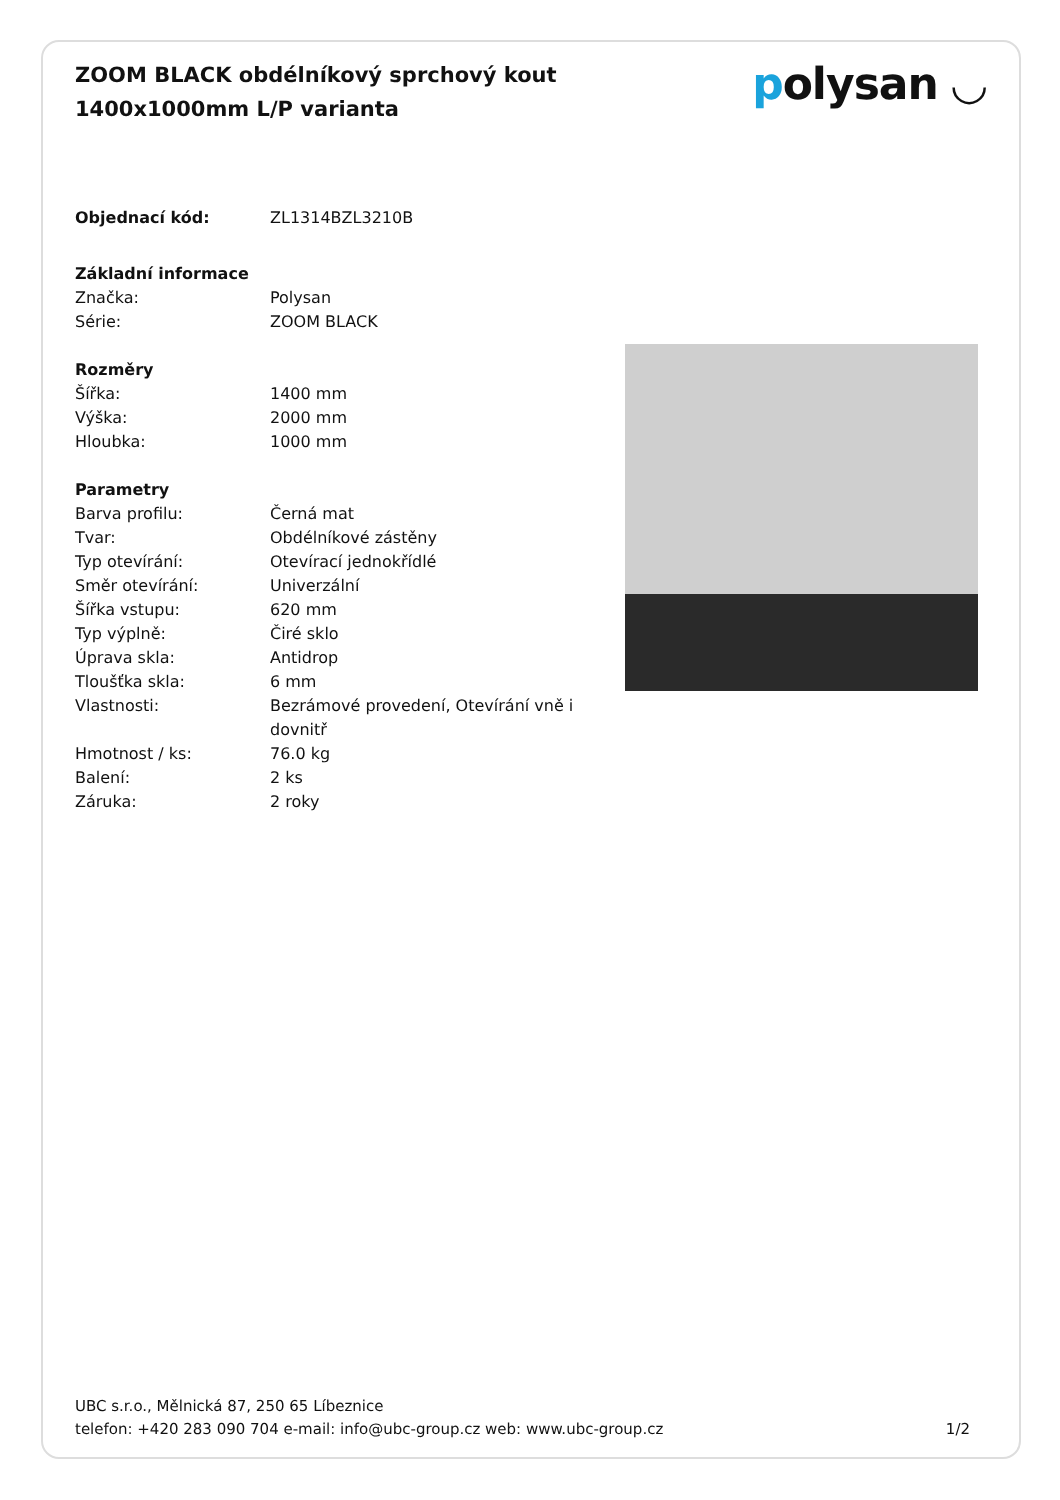ZOOM BLACK obdélníkový sprchový kout 1400x1000mm L/P varianta
polysan ◡
| Objednací kód: | ZL1314BZL3210B |
| Základní informace | |
| Značka: | Polysan |
| Série: | ZOOM BLACK |
| Rozměry | |
| Šířka: | 1400 mm |
| Výška: | 2000 mm |
| Hloubka: | 1000 mm |
| Parametry | |
| Barva profilu: | Černá mat |
| Tvar: | Obdélníkové zástěny |
| Typ otevírání: | Otevírací jednokřídlé |
| Směr otevírání: | Univerzální |
| Šířka vstupu: | 620 mm |
| Typ výplně: | Čiré sklo |
| Úprava skla: | Antidrop |
| Tloušťka skla: | 6 mm |
| Vlastnosti: | Bezrámové provedení, Otevírání vně i dovnitř |
| Hmotnost / ks: | 76.0 kg |
| Balení: | 2 ks |
| Záruka: | 2 roky |
UBC s.r.o., Mělnická 87, 250 65 Líbeznice
telefon: +420 283 090 704 e-mail: info@ubc-group.cz web: www.ubc-group.cz 1/2